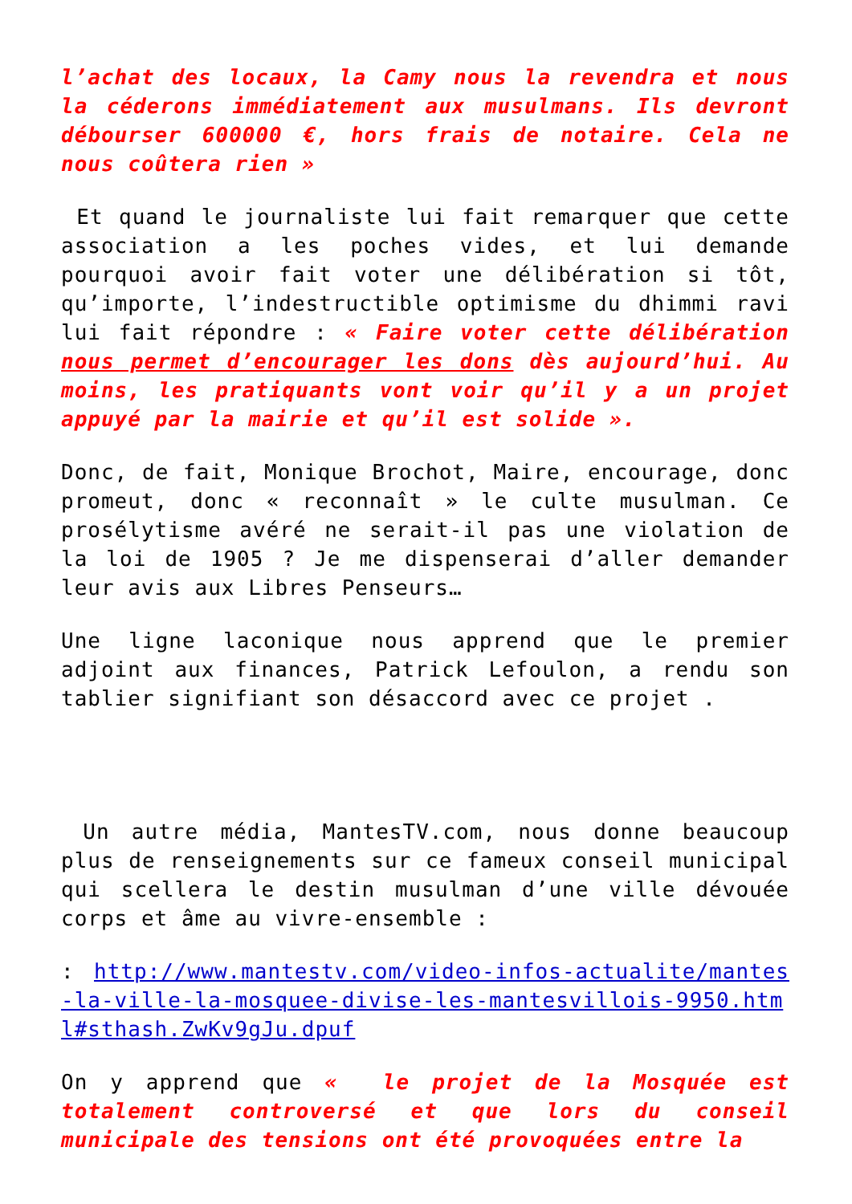l’achat des locaux, la Camy nous la revendra et nous la céderons immédiatement aux musulmans. Ils devront débourser 600000 €, hors frais de notaire. Cela ne nous coûtera rien »
Et quand le journaliste lui fait remarquer que cette association a les poches vides, et lui demande pourquoi avoir fait voter une délibération si tôt, qu’importe, l’indestructible optimisme du dhimmi ravi lui fait répondre : « Faire voter cette délibération nous permet d’encourager les dons dès aujourd’hui. Au moins, les pratiquants vont voir qu’il y a un projet appuyé par la mairie et qu’il est solide ».
Donc, de fait, Monique Brochot, Maire, encourage, donc promeut, donc « reconnaît » le culte musulman. Ce prosélytisme avéré ne serait-il pas une violation de la loi de 1905 ? Je me dispenserai d’aller demander leur avis aux Libres Penseurs…
Une ligne laconique nous apprend que le premier adjoint aux finances, Patrick Lefoulon, a rendu son tablier signifiant son désaccord avec ce projet .
Un autre média, MantesTV.com, nous donne beaucoup plus de renseignements sur ce fameux conseil municipal qui scellera le destin musulman d’une ville dévouée corps et âme au vivre-ensemble :
: http://www.mantestv.com/video-infos-actualite/mantes-la-ville-la-mosquee-divise-les-mantesvillois-9950.html#sthash.ZwKv9gJu.dpuf
On y apprend que « le projet de la Mosquée est totalement controversé et que lors du conseil municipale des tensions ont été provoquées entre la